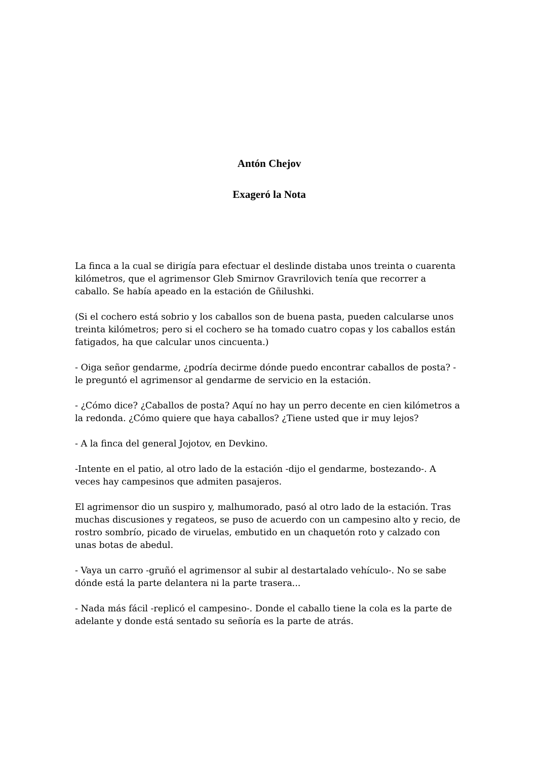Antón Chejov
Exageró la Nota
La finca a la cual se dirigía para efectuar el deslinde distaba unos treinta o cuarenta kilómetros, que el agrimensor Gleb Smirnov Gravrilovich tenía que recorrer a caballo. Se había apeado en la estación de Gñilushki.
(Si el cochero está sobrio y los caballos son de buena pasta, pueden calcularse unos treinta kilómetros; pero si el cochero se ha tomado cuatro copas y los caballos están fatigados, ha que calcular unos cincuenta.)
- Oiga señor gendarme, ¿podría decirme dónde puedo encontrar caballos de posta? -le preguntó el agrimensor al gendarme de servicio en la estación.
- ¿Cómo dice? ¿Caballos de posta? Aquí no hay un perro decente en cien kilómetros a la redonda. ¿Cómo quiere que haya caballos? ¿Tiene usted que ir muy lejos?
- A la finca del general Jojotov, en Devkino.
-Intente en el patio, al otro lado de la estación -dijo el gendarme, bostezando-. A veces hay campesinos que admiten pasajeros.
El agrimensor dio un suspiro y, malhumorado, pasó al otro lado de la estación. Tras muchas discusiones y regateos, se puso de acuerdo con un campesino alto y recio, de rostro sombrío, picado de viruelas, embutido en un chaquetón roto y calzado con unas botas de abedul.
- Vaya un carro -gruñó el agrimensor al subir al destartalado vehículo-. No se sabe dónde está la parte delantera ni la parte trasera...
- Nada más fácil -replicó el campesino-. Donde el caballo tiene la cola es la parte de adelante y donde está sentado su señoría es la parte de atrás.